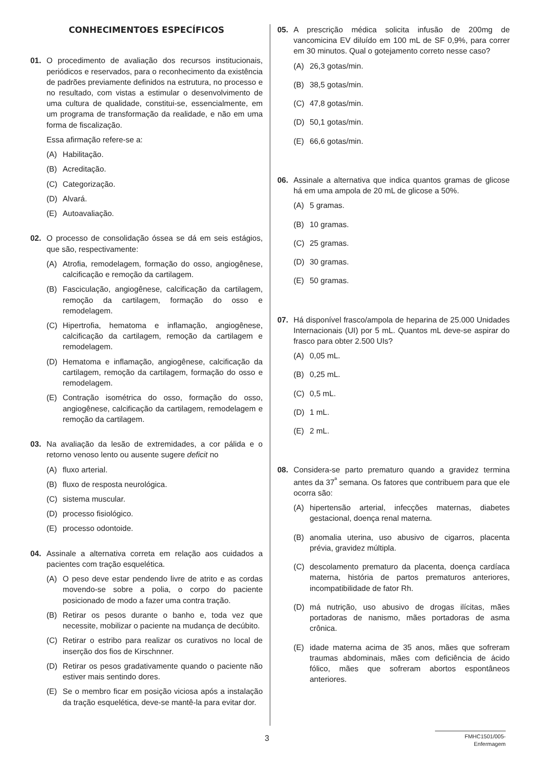CONHECIMENTOES ESPECÍFICOS
01. O procedimento de avaliação dos recursos institucionais, periódicos e reservados, para o reconhecimento da existência de padrões previamente definidos na estrutura, no processo e no resultado, com vistas a estimular o desenvolvimento de uma cultura de qualidade, constitui-se, essencialmente, em um programa de transformação da realidade, e não em uma forma de fiscalização.
Essa afirmação refere-se a:
(A) Habilitação.
(B) Acreditação.
(C) Categorização.
(D) Alvará.
(E) Autoavaliação.
02. O processo de consolidação óssea se dá em seis estágios, que são, respectivamente:
(A) Atrofia, remodelagem, formação do osso, angiogênese, calcificação e remoção da cartilagem.
(B) Fasciculação, angiogênese, calcificação da cartilagem, remoção da cartilagem, formação do osso e remodelagem.
(C) Hipertrofia, hematoma e inflamação, angiogênese, calcificação da cartilagem, remoção da cartilagem e remodelagem.
(D) Hematoma e inflamação, angiogênese, calcificação da cartilagem, remoção da cartilagem, formação do osso e remodelagem.
(E) Contração isométrica do osso, formação do osso, angiogênese, calcificação da cartilagem, remodelagem e remoção da cartilagem.
03. Na avaliação da lesão de extremidades, a cor pálida e o retorno venoso lento ou ausente sugere deficit no
(A) fluxo arterial.
(B) fluxo de resposta neurológica.
(C) sistema muscular.
(D) processo fisiológico.
(E) processo odontoide.
04. Assinale a alternativa correta em relação aos cuidados a pacientes com tração esquelética.
(A) O peso deve estar pendendo livre de atrito e as cordas movendo-se sobre a polia, o corpo do paciente posicionado de modo a fazer uma contra tração.
(B) Retirar os pesos durante o banho e, toda vez que necessite, mobilizar o paciente na mudança de decúbito.
(C) Retirar o estribo para realizar os curativos no local de inserção dos fios de Kirschnner.
(D) Retirar os pesos gradativamente quando o paciente não estiver mais sentindo dores.
(E) Se o membro ficar em posição viciosa após a instalação da tração esquelética, deve-se mantê-la para evitar dor.
05. A prescrição médica solicita infusão de 200mg de vancomicina EV diluído em 100 mL de SF 0,9%, para correr em 30 minutos. Qual o gotejamento correto nesse caso?
(A) 26,3 gotas/min.
(B) 38,5 gotas/min.
(C) 47,8 gotas/min.
(D) 50,1 gotas/min.
(E) 66,6 gotas/min.
06. Assinale a alternativa que indica quantos gramas de glicose há em uma ampola de 20 mL de glicose a 50%.
(A) 5 gramas.
(B) 10 gramas.
(C) 25 gramas.
(D) 30 gramas.
(E) 50 gramas.
07. Há disponível frasco/ampola de heparina de 25.000 Unidades Internacionais (UI) por 5 mL. Quantos mL deve-se aspirar do frasco para obter 2.500 UIs?
(A) 0,05 mL.
(B) 0,25 mL.
(C) 0,5 mL.
(D) 1 mL.
(E) 2 mL.
08. Considera-se parto prematuro quando a gravidez termina antes da 37<sup>ª</sup> semana. Os fatores que contribuem para que ele ocorra são:
(A) hipertensão arterial, infecções maternas, diabetes gestacional, doença renal materna.
(B) anomalia uterina, uso abusivo de cigarros, placenta prévia, gravidez múltipla.
(C) descolamento prematuro da placenta, doença cardíaca materna, história de partos prematuros anteriores, incompatibilidade de fator Rh.
(D) má nutrição, uso abusivo de drogas ilícitas, mães portadoras de nanismo, mães portadoras de asma crônica.
(E) idade materna acima de 35 anos, mães que sofreram traumas abdominais, mães com deficiência de ácido fólico, mães que sofreram abortos espontâneos anteriores.
3 FMHC1501/005-Enfermagem